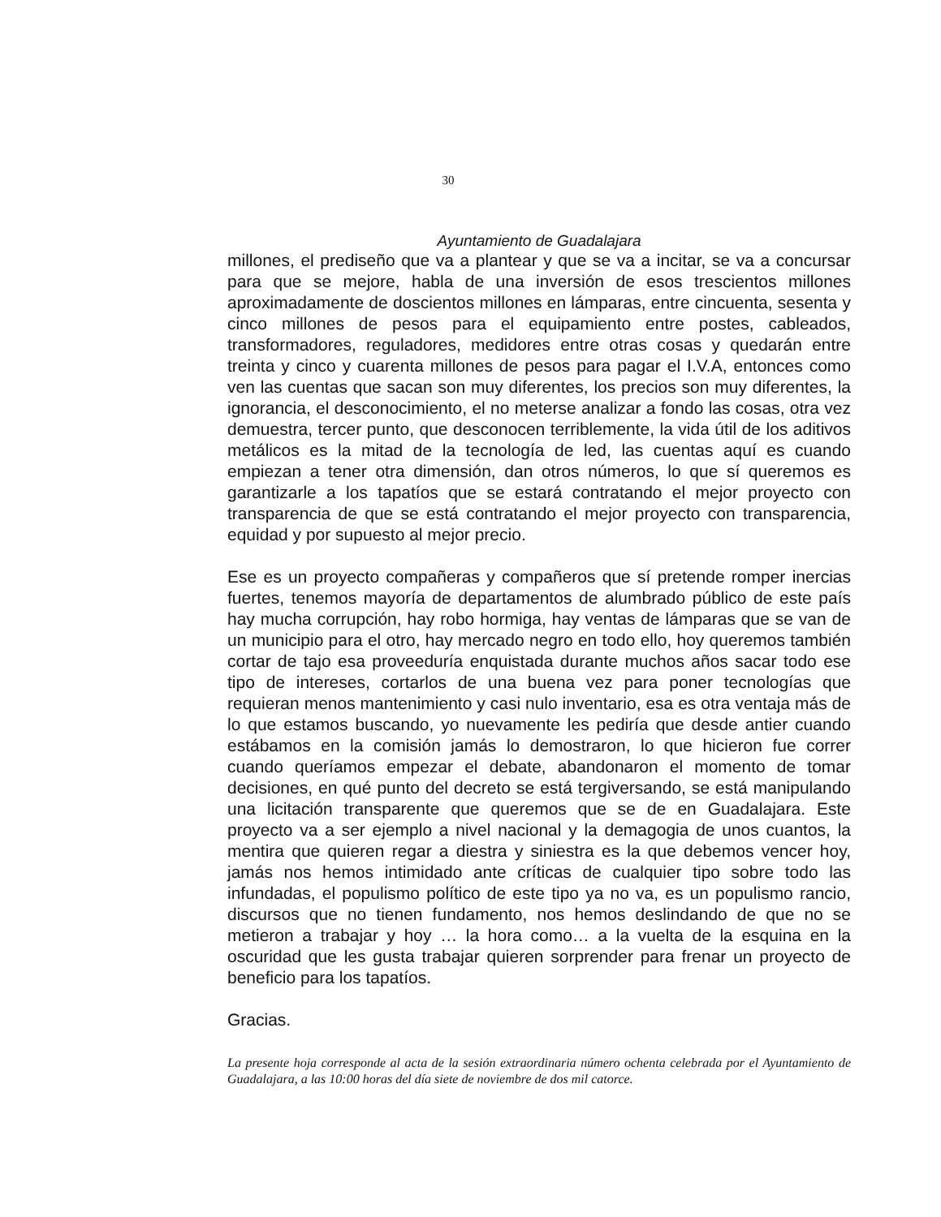30
Ayuntamiento de Guadalajara
millones, el prediseño que va a plantear y que se va a incitar, se va a concursar para que se mejore, habla de una inversión de esos trescientos millones aproximadamente de doscientos millones en lámparas, entre cincuenta, sesenta y cinco millones de pesos para el equipamiento entre postes, cableados, transformadores, reguladores, medidores entre otras cosas y quedarán entre treinta y cinco y cuarenta millones de pesos para pagar el I.V.A, entonces como ven las cuentas que sacan son muy diferentes, los precios son muy diferentes, la ignorancia, el desconocimiento, el no meterse analizar a fondo las cosas, otra vez demuestra, tercer punto, que desconocen terriblemente, la vida útil de los aditivos metálicos es la mitad de la tecnología de led, las cuentas aquí es cuando empiezan a tener otra dimensión, dan otros números, lo que sí queremos es garantizarle a los tapatíos que se estará contratando el mejor proyecto con transparencia de que se está contratando el mejor proyecto con transparencia, equidad y por supuesto al mejor precio.
Ese es un proyecto compañeras y compañeros que sí pretende romper inercias fuertes, tenemos mayoría de departamentos de alumbrado público de este país hay mucha corrupción, hay robo hormiga, hay ventas de lámparas que se van de un municipio para el otro, hay mercado negro en todo ello, hoy queremos también cortar de tajo esa proveeduría enquistada durante muchos años sacar todo ese tipo de intereses, cortarlos de una buena vez para poner tecnologías que requieran menos mantenimiento y casi nulo inventario, esa es otra ventaja más de lo que estamos buscando, yo nuevamente les pediría que desde antier cuando estábamos en la comisión jamás lo demostraron, lo que hicieron fue correr cuando queríamos empezar el debate, abandonaron el momento de tomar decisiones, en qué punto del decreto se está tergiversando, se está manipulando una licitación transparente que queremos que se de en Guadalajara. Este proyecto va a ser ejemplo a nivel nacional y la demagogia de unos cuantos, la mentira que quieren regar a diestra y siniestra es la que debemos vencer hoy, jamás nos hemos intimidado ante críticas de cualquier tipo sobre todo las infundadas, el populismo político de este tipo ya no va, es un populismo rancio, discursos que no tienen fundamento, nos hemos deslindando de que no se metieron a trabajar y hoy … la hora como… a la vuelta de la esquina en la oscuridad que les gusta trabajar quieren sorprender para frenar un proyecto de beneficio para los tapatíos.
Gracias.
La presente hoja corresponde al acta de la sesión extraordinaria número ochenta celebrada por el Ayuntamiento de Guadalajara, a las 10:00 horas del día siete de noviembre de dos mil catorce.